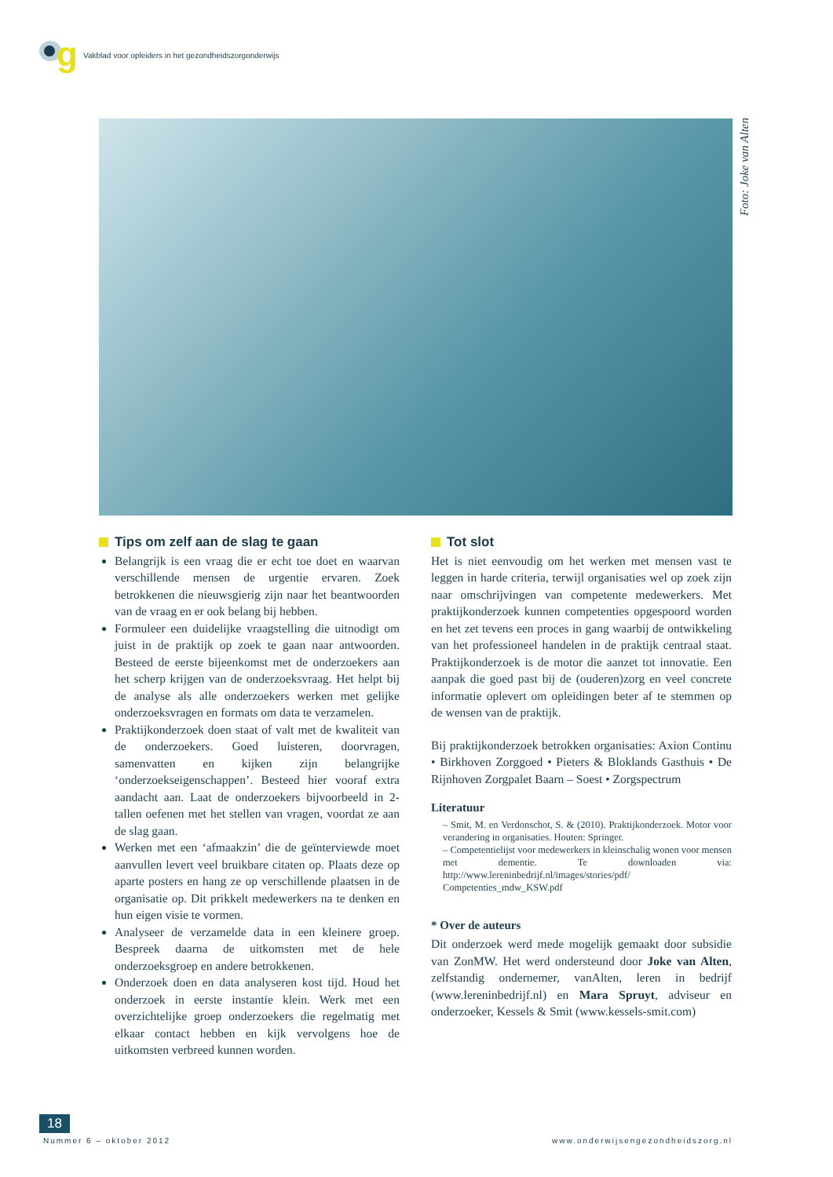g
Vakblad voor opleiders in het gezondheidszorgonderwijs
Foto: Joke van Alten
Tips om zelf aan de slag te gaan
Belangrijk is een vraag die er echt toe doet en waarvan verschillende mensen de urgentie ervaren. Zoek betrokkenen die nieuwsgierig zijn naar het beantwoorden van de vraag en er ook belang bij hebben.
Formuleer een duidelijke vraagstelling die uitnodigt om juist in de praktijk op zoek te gaan naar antwoorden. Besteed de eerste bijeenkomst met de onderzoekers aan het scherp krijgen van de onderzoeksvraag. Het helpt bij de analyse als alle onderzoekers werken met gelijke onderzoeksvragen en formats om data te verzamelen.
Praktijkonderzoek doen staat of valt met de kwaliteit van de onderzoekers. Goed luisteren, doorvragen, samenvatten en kijken zijn belangrijke ‘onderzoekseigenschappen’. Besteed hier vooraf extra aandacht aan. Laat de onderzoekers bijvoorbeeld in 2-tallen oefenen met het stellen van vragen, voordat ze aan de slag gaan.
Werken met een ‘afmaakzin’ die de geïnterviewde moet aanvullen levert veel bruikbare citaten op. Plaats deze op aparte posters en hang ze op verschillende plaatsen in de organisatie op. Dit prikkelt medewerkers na te denken en hun eigen visie te vormen.
Analyseer de verzamelde data in een kleinere groep. Bespreek daarna de uitkomsten met de hele onderzoeksgroep en andere betrokkenen.
Onderzoek doen en data analyseren kost tijd. Houd het onderzoek in eerste instantie klein. Werk met een overzichtelijke groep onderzoekers die regelmatig met elkaar contact hebben en kijk vervolgens hoe de uitkomsten verbreed kunnen worden.
Tot slot
Het is niet eenvoudig om het werken met mensen vast te leggen in harde criteria, terwijl organisaties wel op zoek zijn naar omschrijvingen van competente medewerkers. Met praktijkonderzoek kunnen competenties opgespoord worden en het zet tevens een proces in gang waarbij de ontwikkeling van het professioneel handelen in de praktijk centraal staat. Praktijkonderzoek is de motor die aanzet tot innovatie. Een aanpak die goed past bij de (ouderen)zorg en veel concrete informatie oplevert om opleidingen beter af te stemmen op de wensen van de praktijk.
Bij praktijkonderzoek betrokken organisaties: Axion Continu • Birkhoven Zorggoed • Pieters & Bloklands Gasthuis • De Rijnhoven Zorgpalet Baarn – Soest • Zorgspectrum
Literatuur
– Smit, M. en Verdonschot, S. & (2010). Praktijkonderzoek. Motor voor verandering in organisaties. Houten: Springer.
– Competentielijst voor medewerkers in kleinschalig wonen voor mensen met dementie. Te downloaden via: http://www.lereninbedrijf.nl/images/stories/pdf/ Competenties_mdw_KSW.pdf
* Over de auteurs
Dit onderzoek werd mede mogelijk gemaakt door subsidie van ZonMW. Het werd ondersteund door Joke van Alten, zelfstandig ondernemer, vanAlten, leren in bedrijf (www.lereninbedrijf.nl) en Mara Spruyt, adviseur en onderzoeker, Kessels & Smit (www.kessels-smit.com)
18
Nummer 6 – oktober 2012
www.onderwijsengezondheidszorg.nl